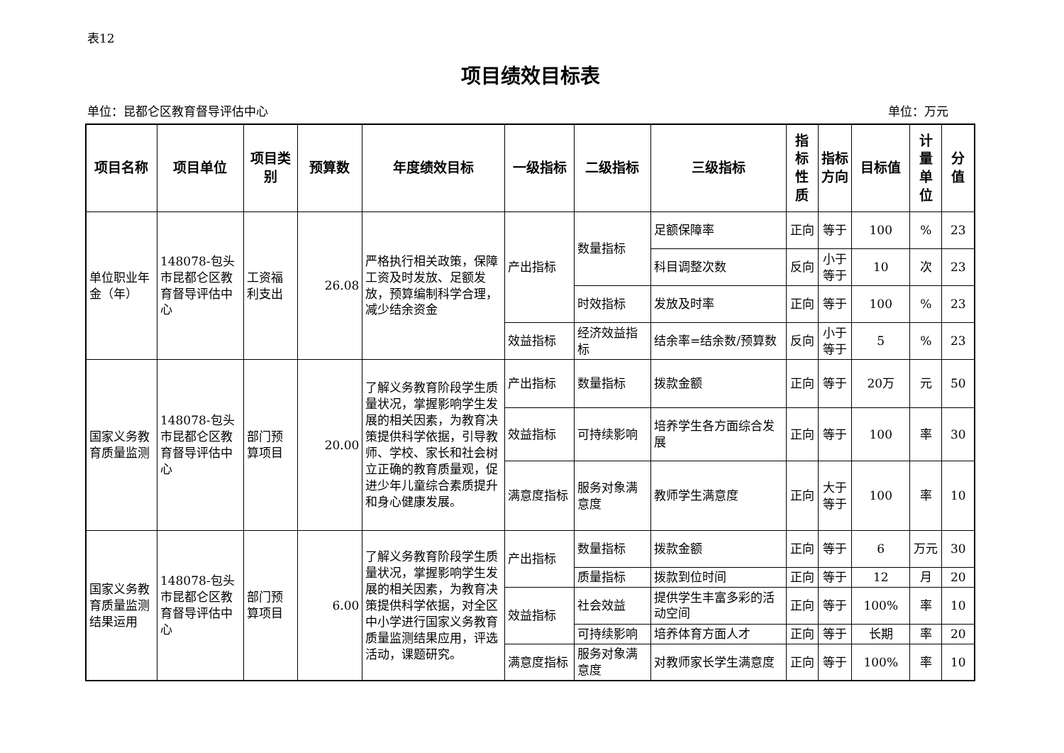表12
项目绩效目标表
单位：昆都仑区教育督导评估中心 单位：万元
| 项目名称 | 项目单位 | 项目类别 | 预算数 | 年度绩效目标 | 一级指标 | 二级指标 | 三级指标 | 指标性质 | 指标方向 | 目标值 | 计量单位 | 分值 |
| --- | --- | --- | --- | --- | --- | --- | --- | --- | --- | --- | --- | --- |
| 单位职业年金（年） | 148078-包头市昆都仑区教育督导评估中心 | 工资福利支出 | 26.08 | 严格执行相关政策，保障工资及时发放、足额发放，预算编制科学合理，减少结余资金 | 产出指标 | 数量指标 | 足额保障率 | 正向 | 等于 | 100 | % | 23 |
| | | | | | | | 科目调整次数 | 反向 | 小于等于 | 10 | 次 | 23 |
| | | | | | | 时效指标 | 发放及时率 | 正向 | 等于 | 100 | % | 23 |
| | | | | | 效益指标 | 经济效益指标 | 结余率=结余数/预算数 | 反向 | 小于等于 | 5 | % | 23 |
| 国家义务教育质量监测 | 148078-包头市昆都仑区教育督导评估中心 | 部门预算项目 | 20.00 | 了解义务教育阶段学生质量状况，掌握影响学生发展的相关因素，为教育决策提供科学依据，引导教师、学校、家长和社会树立正确的教育质量观，促进少年儿童综合素质提升和身心健康发展。 | 产出指标 | 数量指标 | 拨款金额 | 正向 | 等于 | 20万 | 元 | 50 |
| | | | | | 效益指标 | 可持续影响 | 培养学生各方面综合发展 | 正向 | 等于 | 100 | 率 | 30 |
| | | | | | 满意度指标 | 服务对象满意度 | 教师学生满意度 | 正向 | 大于等于 | 100 | 率 | 10 |
| 国家义务教育质量监测结果运用 | 148078-包头市昆都仑区教育督导评估中心 | 部门预算项目 | 6.00 | 了解义务教育阶段学生质量状况，掌握影响学生发展的相关因素，为教育决策提供科学依据，对全区中小学进行国家义务教育质量监测结果应用，评选活动，课题研究。 | 产出指标 | 数量指标 | 拨款金额 | 正向 | 等于 | 6 | 万元 | 30 |
| | | | | | | 质量指标 | 拨款到位时间 | 正向 | 等于 | 12 | 月 | 20 |
| | | | | | 效益指标 | 社会效益 | 提供学生丰富多彩的活动空间 | 正向 | 等于 | 100% | 率 | 10 |
| | | | | | | 可持续影响 | 培养体育方面人才 | 正向 | 等于 | 长期 | 率 | 20 |
| | | | | | 满意度指标 | 服务对象满意度 | 对教师家长学生满意度 | 正向 | 等于 | 100% | 率 | 10 |